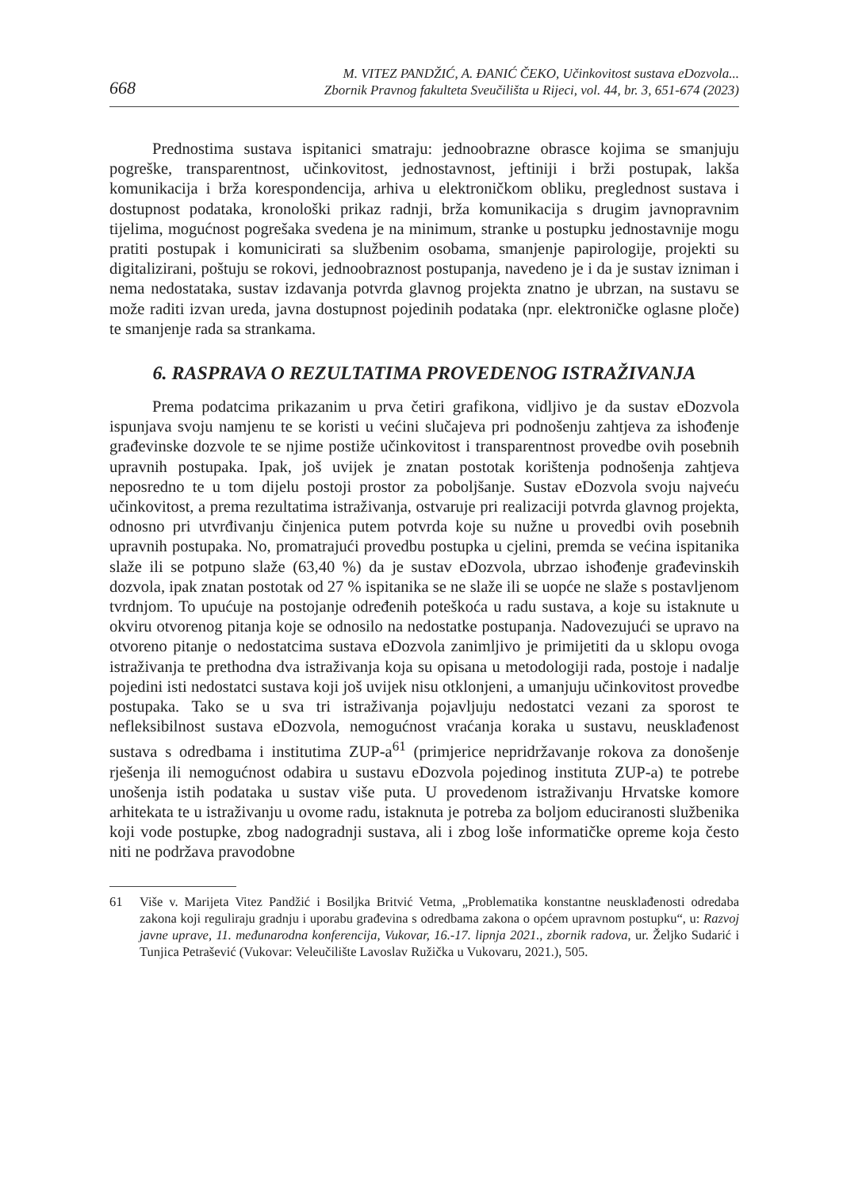668
M. VITEZ PANDŽIĆ, A. ĐANIĆ ČEKO, Učinkovitost sustava eDozvola...
Zbornik Pravnog fakulteta Sveučilišta u Rijeci, vol. 44, br. 3, 651-674 (2023)
Prednostima sustava ispitanici smatraju: jednoobrazne obrasce kojima se smanjuju pogreške, transparentnost, učinkovitost, jednostavnost, jeftiniji i brži postupak, lakša komunikacija i brža korespondencija, arhiva u elektroničkom obliku, preglednost sustava i dostupnost podataka, kronološki prikaz radnji, brža komunikacija s drugim javnopravnim tijelima, mogućnost pogrešaka svedena je na minimum, stranke u postupku jednostavnije mogu pratiti postupak i komunicirati sa službenim osobama, smanjenje papirologije, projekti su digitalizirani, poštuju se rokovi, jednoobraznost postupanja, navedeno je i da je sustav izniman i nema nedostataka, sustav izdavanja potvrda glavnog projekta znatno je ubrzan, na sustavu se može raditi izvan ureda, javna dostupnost pojedinih podataka (npr. elektroničke oglasne ploče) te smanjenje rada sa strankama.
6. RASPRAVA O REZULTATIMA PROVEDENOG ISTRAŽIVANJA
Prema podatcima prikazanim u prva četiri grafikona, vidljivo je da sustav eDozvola ispunjava svoju namjenu te se koristi u većini slučajeva pri podnošenju zahtjeva za ishođenje građevinske dozvole te se njime postiže učinkovitost i transparentnost provedbe ovih posebnih upravnih postupaka. Ipak, još uvijek je znatan postotak korištenja podnošenja zahtjeva neposredno te u tom dijelu postoji prostor za poboljšanje. Sustav eDozvola svoju najveću učinkovitost, a prema rezultatima istraživanja, ostvaruje pri realizaciji potvrda glavnog projekta, odnosno pri utvrđivanju činjenica putem potvrda koje su nužne u provedbi ovih posebnih upravnih postupaka. No, promatrajući provedbu postupka u cjelini, premda se većina ispitanika slaže ili se potpuno slaže (63,40 %) da je sustav eDozvola, ubrzao ishođenje građevinskih dozvola, ipak znatan postotak od 27 % ispitanika se ne slaže ili se uopće ne slaže s postavljenom tvrdnjom. To upućuje na postojanje određenih poteškoća u radu sustava, a koje su istaknute u okviru otvorenog pitanja koje se odnosilo na nedostatke postupanja. Nadovezujući se upravo na otvoreno pitanje o nedostatcima sustava eDozvola zanimljivo je primijetiti da u sklopu ovoga istraživanja te prethodna dva istraživanja koja su opisana u metodologiji rada, postoje i nadalje pojedini isti nedostatci sustava koji još uvijek nisu otklonjeni, a umanjuju učinkovitost provedbe postupaka. Tako se u sva tri istraživanja pojavljuju nedostatci vezani za sporost te nefleksibilnost sustava eDozvola, nemogućnost vraćanja koraka u sustavu, neusklađenost sustava s odredbama i institutima ZUP-a<sup>61</sup> (primjerice nepridržavanje rokova za donošenje rješenja ili nemogućnost odabira u sustavu eDozvola pojedinog instituta ZUP-a) te potrebe unošenja istih podataka u sustav više puta. U provedenom istraživanju Hrvatske komore arhitekata te u istraživanju u ovome radu, istaknuta je potreba za boljom educiranosti službenika koji vode postupke, zbog nadogradnji sustava, ali i zbog loše informatičke opreme koja često niti ne podržava pravodobne
61 Više v. Marijeta Vitez Pandžić i Bosiljka Britvić Vetma, „Problematika konstantne neusklađenosti odredaba zakona koji reguliraju gradnju i uporabu građevina s odredbama zakona o općem upravnom postupku“, u: Razvoj javne uprave, 11. međunarodna konferencija, Vukovar, 16.-17. lipnja 2021., zbornik radova, ur. Željko Sudarić i Tunjica Petrašević (Vukovar: Veleučilište Lavoslav Ružička u Vukovaru, 2021.), 505.